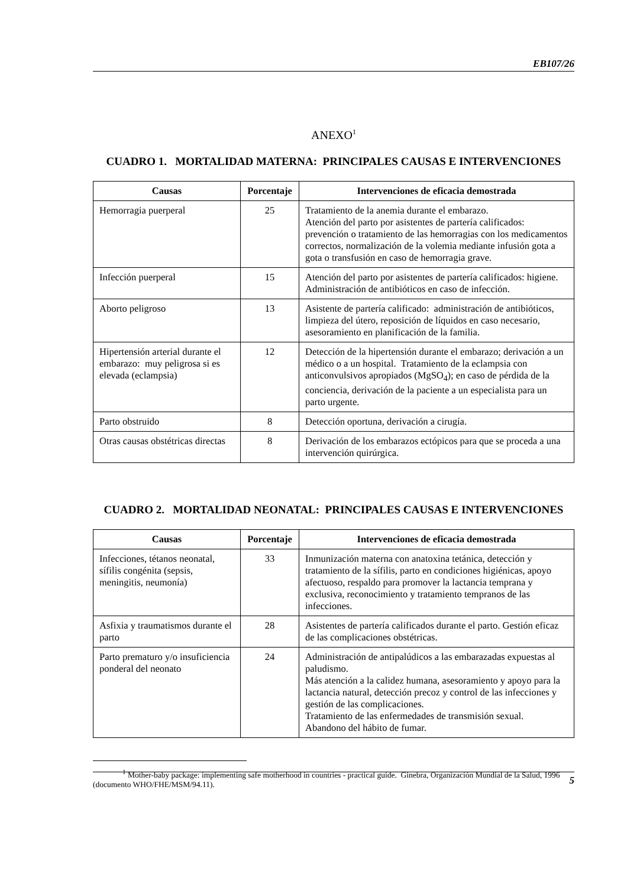EB107/26
ANEXO<sup>1</sup>
CUADRO 1. MORTALIDAD MATERNA: PRINCIPALES CAUSAS E INTERVENCIONES
| Causas | Porcentaje | Intervenciones de eficacia demostrada |
| --- | --- | --- |
| Hemorragia puerperal | 25 | Tratamiento de la anemia durante el embarazo. Atención del parto por asistentes de partería calificados: prevención o tratamiento de las hemorragias con los medicamentos correctos, normalización de la volemia mediante infusión gota a gota o transfusión en caso de hemorragia grave. |
| Infección puerperal | 15 | Atención del parto por asistentes de partería calificados: higiene. Administración de antibióticos en caso de infección. |
| Aborto peligroso | 13 | Asistente de partería calificado: administración de antibióticos, limpieza del útero, reposición de líquidos en caso necesario, asesoramiento en planificación de la familia. |
| Hipertensión arterial durante el embarazo: muy peligrosa si es elevada (eclampsia) | 12 | Detección de la hipertensión durante el embarazo; derivación a un médico o a un hospital. Tratamiento de la eclampsia con anticonvulsivos apropiados (MgSO<sub>4</sub>); en caso de pérdida de la conciencia, derivación de la paciente a un especialista para un parto urgente. |
| Parto obstruido | 8 | Detección oportuna, derivación a cirugía. |
| Otras causas obstétricas directas | 8 | Derivación de los embarazos ectópicos para que se proceda a una intervención quirúrgica. |
CUADRO 2. MORTALIDAD NEONATAL: PRINCIPALES CAUSAS E INTERVENCIONES
| Causas | Porcentaje | Intervenciones de eficacia demostrada |
| --- | --- | --- |
| Infecciones, tétanos neonatal, sífilis congénita (sepsis, meningitis, neumonía) | 33 | Inmunización materna con anatoxina tetánica, detección y tratamiento de la sífilis, parto en condiciones higiénicas, apoyo afectuoso, respaldo para promover la lactancia temprana y exclusiva, reconocimiento y tratamiento tempranos de las infecciones. |
| Asfixia y traumatismos durante el parto | 28 | Asistentes de partería calificados durante el parto. Gestión eficaz de las complicaciones obstétricas. |
| Parto prematuro y/o insuficiencia ponderal del neonato | 24 | Administración de antipalúdicos a las embarazadas expuestas al paludismo. Más atención a la calidez humana, asesoramiento y apoyo para la lactancia natural, detección precoz y control de las infecciones y gestión de las complicaciones. Tratamiento de las enfermedades de transmisión sexual. Abandono del hábito de fumar. |
<sup>1</sup> Mother-baby package: implementing safe motherhood in countries - practical guide. Ginebra, Organización Mundial de la Salud, 1996 (documento WHO/FHE/MSM/94.11).
5